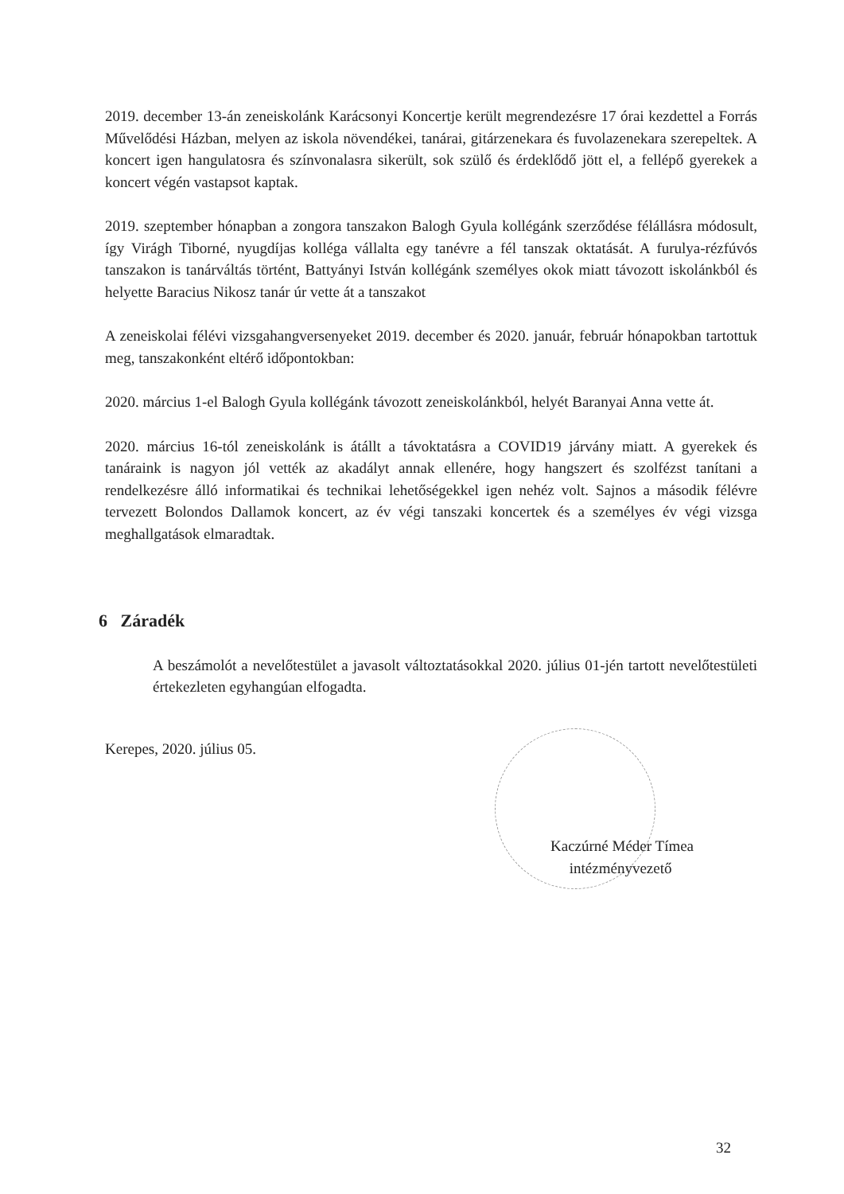2019. december 13-án zeneiskolánk Karácsonyi Koncertje került megrendezésre 17 órai kezdettel a Forrás Művelődési Házban, melyen az iskola növendékei, tanárai, gitárzenekara és fuvolazenekara szerepeltek. A koncert igen hangulatosra és színvonalasra sikerült, sok szülő és érdeklődő jött el, a fellépő gyerekek a koncert végén vastapsot kaptak.
2019. szeptember hónapban a zongora tanszakon Balogh Gyula kollégánk szerződése félállásra módosult, így Virágh Tiborné, nyugdíjas kolléga vállalta egy tanévre a fél tanszak oktatását. A furulya-rézfúvós tanszakon is tanárváltás történt, Battyányi István kollégánk személyes okok miatt távozott iskolánkból és helyette Baracius Nikosz tanár úr vette át a tanszakot
A zeneiskolai félévi vizsgahangversenyeket 2019. december és 2020. január, február hónapokban tartottuk meg, tanszakonként eltérő időpontokban:
2020. március 1-el Balogh Gyula kollégánk távozott zeneiskolánkból, helyét Baranyai Anna vette át.
2020. március 16-tól zeneiskolánk is átállt a távoktatásra a COVID19 járvány miatt. A gyerekek és tanáraink is nagyon jól vették az akadályt annak ellenére, hogy hangszert és szolfézst tanítani a rendelkezésre álló informatikai és technikai lehetőségekkel igen nehéz volt. Sajnos a második félévre tervezett Bolondos Dallamok koncert, az év végi tanszaki koncertek és a személyes év végi vizsga meghallgatások elmaradtak.
6 Záradék
A beszámolót a nevelőtestület a javasolt változtatásokkal 2020. július 01-jén tartott nevelőtestületi értekezleten egyhangúan elfogadta.
Kerepes, 2020. július 05.
Kaczúrné Méder Tímea
intézményvezető
32